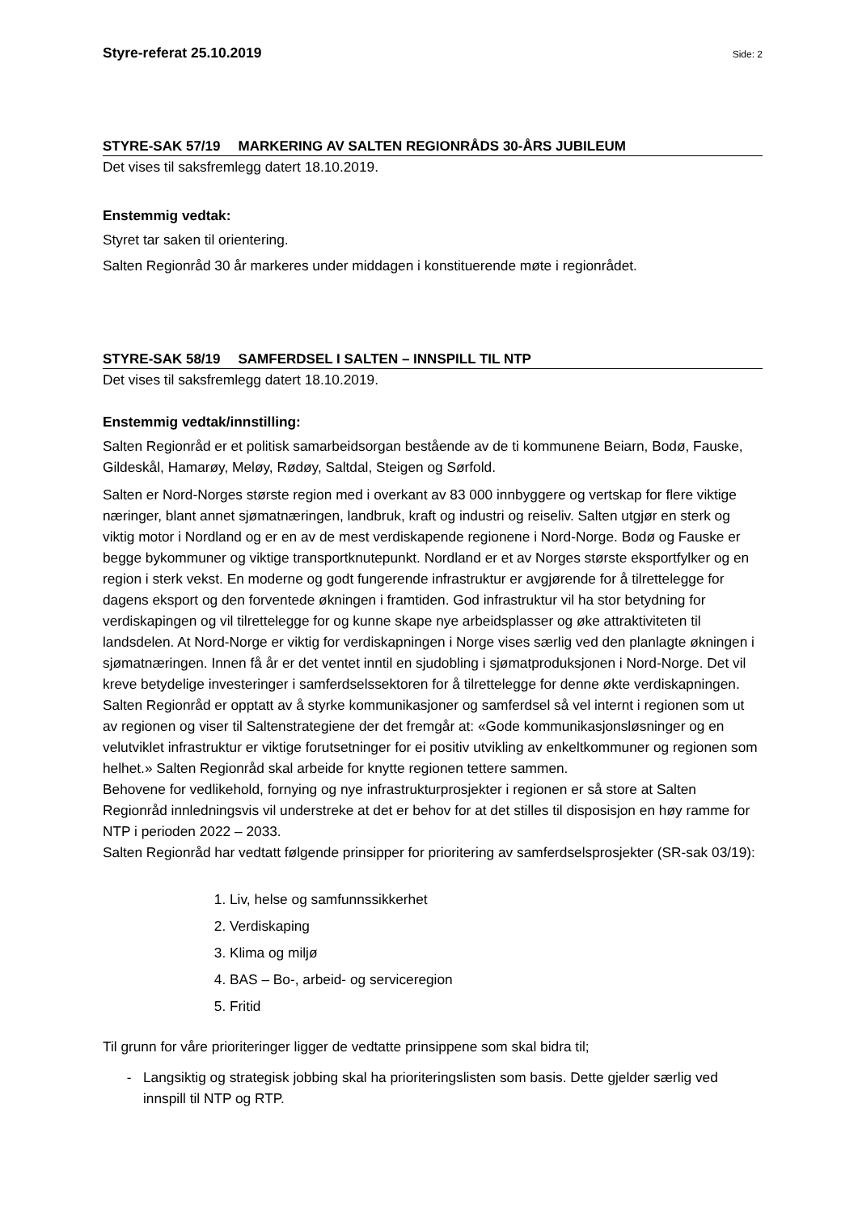Styre-referat 25.10.2019 Side: 2
STYRE-SAK 57/19 MARKERING AV SALTEN REGIONRÅDS 30-ÅRS JUBILEUM
Det vises til saksfremlegg datert 18.10.2019.
Enstemmig vedtak:
Styret tar saken til orientering.
Salten Regionråd 30 år markeres under middagen i konstituerende møte i regionrådet.
STYRE-SAK 58/19 SAMFERDSEL I SALTEN – INNSPILL TIL NTP
Det vises til saksfremlegg datert 18.10.2019.
Enstemmig vedtak/innstilling:
Salten Regionråd er et politisk samarbeidsorgan bestående av de ti kommunene Beiarn, Bodø, Fauske, Gildeskål, Hamarøy, Meløy, Rødøy, Saltdal, Steigen og Sørfold.
Salten er Nord-Norges største region med i overkant av 83 000 innbyggere og vertskap for flere viktige næringer, blant annet sjømatnæringen, landbruk, kraft og industri og reiseliv. Salten utgjør en sterk og viktig motor i Nordland og er en av de mest verdiskapende regionene i Nord-Norge. Bodø og Fauske er begge bykommuner og viktige transportknutepunkt. Nordland er et av Norges største eksportfylker og en region i sterk vekst. En moderne og godt fungerende infrastruktur er avgjørende for å tilrettelegge for dagens eksport og den forventede økningen i framtiden. God infrastruktur vil ha stor betydning for verdiskapingen og vil tilrettelegge for og kunne skape nye arbeidsplasser og øke attraktiviteten til landsdelen. At Nord-Norge er viktig for verdiskapningen i Norge vises særlig ved den planlagte økningen i sjømatnæringen. Innen få år er det ventet inntil en sjudobling i sjømatproduksjonen i Nord-Norge. Det vil kreve betydelige investeringer i samferdselssektoren for å tilrettelegge for denne økte verdiskapningen.
Salten Regionråd er opptatt av å styrke kommunikasjoner og samferdsel så vel internt i regionen som ut av regionen og viser til Saltenstrategiene der det fremgår at: «Gode kommunikasjonsløsninger og en velutviklet infrastruktur er viktige forutsetninger for ei positiv utvikling av enkeltkommuner og regionen som helhet.» Salten Regionråd skal arbeide for knytte regionen tettere sammen.
Behovene for vedlikehold, fornying og nye infrastrukturprosjekter i regionen er så store at Salten Regionråd innledningsvis vil understreke at det er behov for at det stilles til disposisjon en høy ramme for NTP i perioden 2022 – 2033.
Salten Regionråd har vedtatt følgende prinsipper for prioritering av samferdselsprosjekter (SR-sak 03/19):
1. Liv, helse og samfunnssikkerhet
2. Verdiskaping
3. Klima og miljø
4. BAS – Bo-, arbeid- og serviceregion
5. Fritid
Til grunn for våre prioriteringer ligger de vedtatte prinsippene som skal bidra til;
Langsiktig og strategisk jobbing skal ha prioriteringslisten som basis. Dette gjelder særlig ved innspill til NTP og RTP.